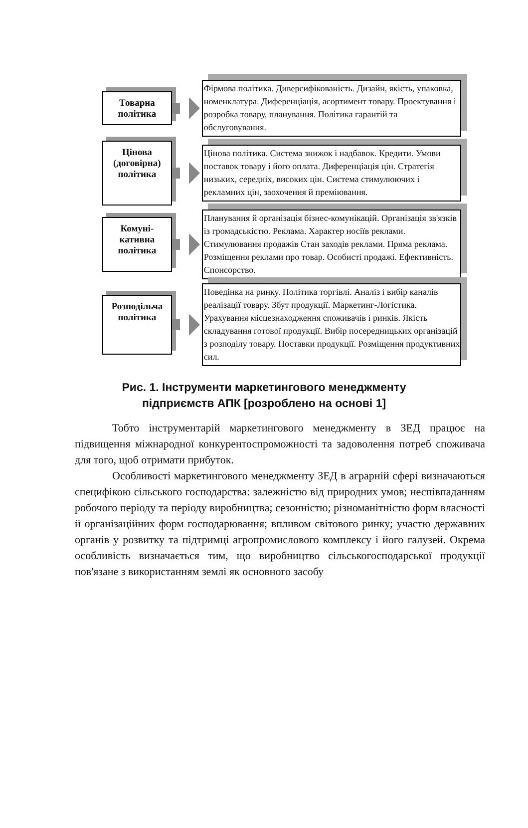Товарна
політика
Фірмова політика. Диверсифікованість. Дизайн, якість, упаковка, номенклатура. Диференціація, асортимент товару. Проектування і розробка товару, планування. Політика гарантій та обслуговування.
Цінова
(договірна)
політика
Цінова політика. Система знижок і надбавок. Кредити. Умови поставок товару і його оплата. Диференціація цін. Стратегія низьких, середніх, високих цін. Система стимулюючих і рекламних цін, заохочення й преміювання.
Комуні-
кативна
політика
Планування й організація бізнес-комунікацій. Організація зв'язків із громадськістю. Реклама. Характер носіїв реклами. Стимулювання продажів Стан заходів реклами. Пряма реклама. Розміщення реклами про товар. Особисті продажі. Ефективність. Спонсорство.
Розподільча
політика
Поведінка на ринку. Політика торгівлі. Аналіз і вибір каналів реалізації товару. Збут продукції. Маркетинг-Логістика. Урахування місцезнаходження споживачів і ринків. Якість складування готової продукції. Вибір посередницьких організацій з розподілу товару. Поставки продукції. Розміщення продуктивних сил.
Рис. 1. Інструменти маркетингового менеджменту
підприємств АПК [розроблено на основі 1]
Тобто інструментарій маркетингового менеджменту в ЗЕД працює на підвищення міжнародної конкурентоспроможності та задоволення потреб споживача для того, щоб отримати прибуток.
Особливості маркетингового менеджменту ЗЕД в аграрній сфері визначаються специфікою сільського господарства: залежністю від природних умов; неспівпаданням робочого періоду та періоду виробництва; сезонністю; різноманітністю форм власності й організаційних форм господарювання; впливом світового ринку; участю державних органів у розвитку та підтримці агропромислового комплексу і його галузей. Окрема особливість визначається тим, що виробництво сільськогосподарської продукції пов'язане з використанням землі як основного засобу